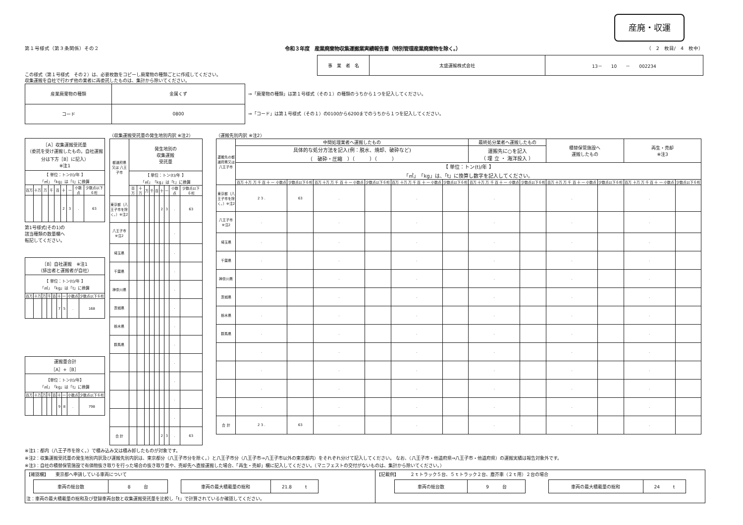産廃・収運
第１号様式（第３条関係）その２ 令和３年度　産業廃棄物収集運搬業実績報告書（特別管理産業廃棄物を除く。） （　2　枚目/　4　枚中）
| 事 業 者 名 | 太盛運輸株式会社 | 13－ 10 － 002234 |
この様式（第１号様式　その２）は、必要枚数をコピーし廃棄物の種類ごとに作成してください。
収集運搬を自社で行わず他の業者に再委託したものは、集計から除いてください。
| 産業廃棄物の種類 | 金属くず |
| コード | 0800 |
⇒「廃棄物の種類」は第１号様式（その１）の種類のうちから１つを記入してください。
⇒「コード」は第１号様式（その１）の0100から6200までのうちから１つを記入してください。
| ［A］収集運搬受託量 （委託を受け運搬したもの。自社運搬分は下方［B］に記入） ※注1 | | | | | | | | |
| 【 単位：トン(t)/年 】 「㎥」「kg」は「t」に換算 | | | | | | | | |
| 百万 | 十万 | 万 | 千 | 百 | 十 | 一 | 小数点 | 少数点以下６桁 |
| | | | | | 2 | 3 | . | 63 |
第1号様式(その1)の
該当種類の数量欄へ
転記してください。
| ［B］自社運搬 ※注1 （排出者と運搬者が自社） | | | | | | | | |
| 【 単位：トン(t)/年 】 「㎥」「kg」は「t」に換算 | | | | | | | | |
| 百万 | 十万 | 万 | 千 | 百 | 十 | 一 | 小数点 | 少数点以下６桁 |
| | | | | | 7 | 5 | . | 168 |
| 運搬量合計 ［A］+［B］ | | | | | | | | |
| 【単位：トン(t)/年】 「㎥」「kg」は「t」に換算 | | | | | | | | |
| 百万 | 十万 | 万 | 千 | 百 | 十 | 一 | 小数点 | 少数点以下６桁 |
| | | | | | 9 | 8 | . | 798 |
（収集運搬受託量の発生地別内訳 ※注2）
| 都道府県 又は 八王子市 | 発生地別の 収集運搬 受託量 | | | | | | | | |
| | 【 単位：トン(t)/年 】 「㎥」「kg」は「t」に換算 | | | | | | | | |
| | 百万 | 十万 | 万 | 千 | 百 | 十 | 一 | 小数点 | 少数点以下６桁 |
| 東京都（八王子市を除く。）※注2 | | | | | | 2 | 3 | . | 63 |
| 八王子市 ※注2 | | | | | | | | . | |
| 埼玉県 | | | | | | | | . | |
| 千葉県 | | | | | | | | . | |
| 神奈川県 | | | | | | | | . | |
| 茨城県 | | | | | | | | . | |
| 栃木県 | | | | | | | | . | |
| 群馬県 | | | | | | | | . | |
| | | | | | | | | . | |
| | | | | | | | | . | |
| | | | | | | | | . | |
| | | | | | | | | . | |
| 合 計 | | | | | | 2 | 3 | . | 63 |
（運搬先別内訳 ※注2）
| 運搬先の都道府県又は八王子市 | 中間処理業者へ運搬したもの | | | | | | 最終処分業者へ運搬したもの | | 積替保管施設へ 運搬したもの | | 再生・売却 ※注3 | |
| | 具体的な処分方法を記入(例：脱水、焼却、破砕など) （ 破砕・圧縮 ）（ ）（ ） | | | | | | 運搬先に○を記入 （ 埋 立 ・ 海洋投入 ） | | | | | |
| | 【 単位：トン(t)/年 】 「㎥」「kg」は、「t」に換算し数字を記入してください。 | | | | | | | | | | | |
| | 百万 十万 万 千 百 十 一 小数点 | 少数点以下６桁 | 百万 十万 万 千 百 十 一 小数点 | 少数点以下６桁 | 百万 十万 万 千 百 十 一 小数点 | 少数点以下６桁 | 百万 十万 万 千 百 十 一 小数点 | 少数点以下６桁 | 百万 十万 万 千 百 十 一 小数点 | 少数点以下６桁 | 百万 十万 万 千 百 十 一 小数点 | 少数点以下６桁 |
| 東京都（八王子市を除く。）※注2 | 2 3 . | 63 | . | | . | | . | | . | | . | |
| 八王子市 ※注2 | . | | . | | . | | . | | . | | . | |
| 埼玉県 | . | | . | | . | | . | | . | | . | |
| 千葉県 | . | | . | | . | | . | | . | | . | |
| 神奈川県 | . | | . | | . | | . | | . | | . | |
| 茨城県 | . | | . | | . | | . | | . | | . | |
| 栃木県 | . | | . | | . | | . | | . | | . | |
| 群馬県 | . | | . | | . | | . | | . | | . | |
| | . | | . | | . | | . | | . | | . | |
| | . | | . | | . | | . | | . | | . | |
| | . | | . | | . | | . | | . | | . | |
| | . | | . | | . | | . | | . | | . | |
| 合 計 | 2 3 . | 63 | . | | . | | . | | . | | . | |
※注1：都内（八王子市を除く。）で積み込み又は積み卸したものが対象です。
※注2：収集運搬受託量の発生地別内訳及び運搬先別内訳は、東京都分（八王子市分を除く。）と八王子市分（八王子市⇒八王子市以外の東京都内）をそれぞれ分けて記入してください。 なお、（八王子市・他道府県⇒八王子市・他道府県）の運搬実績は報告対象外です。
※注3：自社の積替保管施設で有価物抜き取りを行った場合の抜き取り量や、売却先へ直接運搬した場合、「再生・売却」欄に記入してください。（マニフェストの交付がないものは、集計から除いてください。）
【確認欄】　　東京都へ申請している車両について
| 車両の総台数 | 8 台 |
| 車両の最大積載量の総和 | 21.8 t |
注：車両の最大積載量の総和及び登録車両台数と収集運搬受託量を比較し「t」で計算されているか確認してください。
【記載例】　　　２ｔトラック５台、５ｔトラック２台、塵芥車（２ｔ用）２台の場合
| 車両の総台数 | 9 台 |
| 車両の最大積載量の総和 | 24 t |